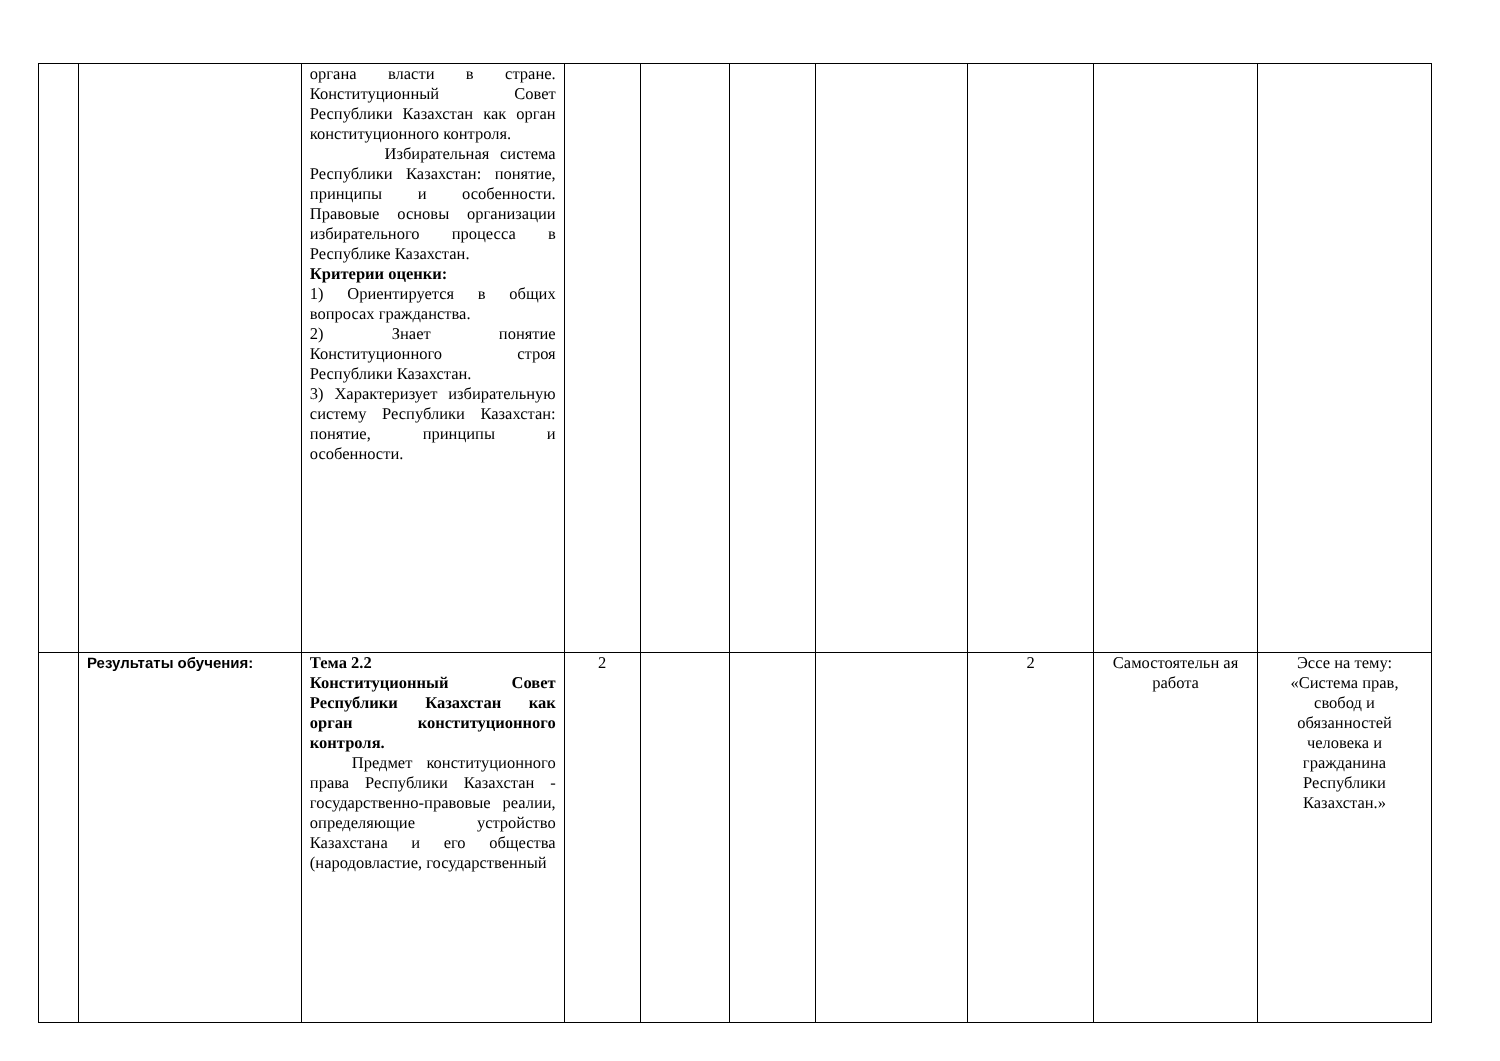| | | органа власти в стране. Конституционный Совет Республики Казахстан как орган конституционного контроля. Избирательная система Республики Казахстан: понятие, принципы и особенности. Правовые основы организации избирательного процесса в Республике Казахстан. Критерии оценки: 1) Ориентируется в общих вопросах гражданства. 2) Знает понятие Конституционного строя Республики Казахстан. 3) Характеризует избирательную систему Республики Казахстан: понятие, принципы и особенности. | | | | | | | |
| | Результаты обучения: | Тема 2.2 Конституционный Совет Республики Казахстан как орган конституционного контроля. Предмет конституционного права Республики Казахстан - государственно-правовые реалии, определяющие устройство Казахстана и его общества (народовластие, государственный | 2 | | | | 2 | Самостоятельн ая работа | Эссе на тему: «Система прав, свобод и обязанностей человека и гражданина Республики Казахстан.» |